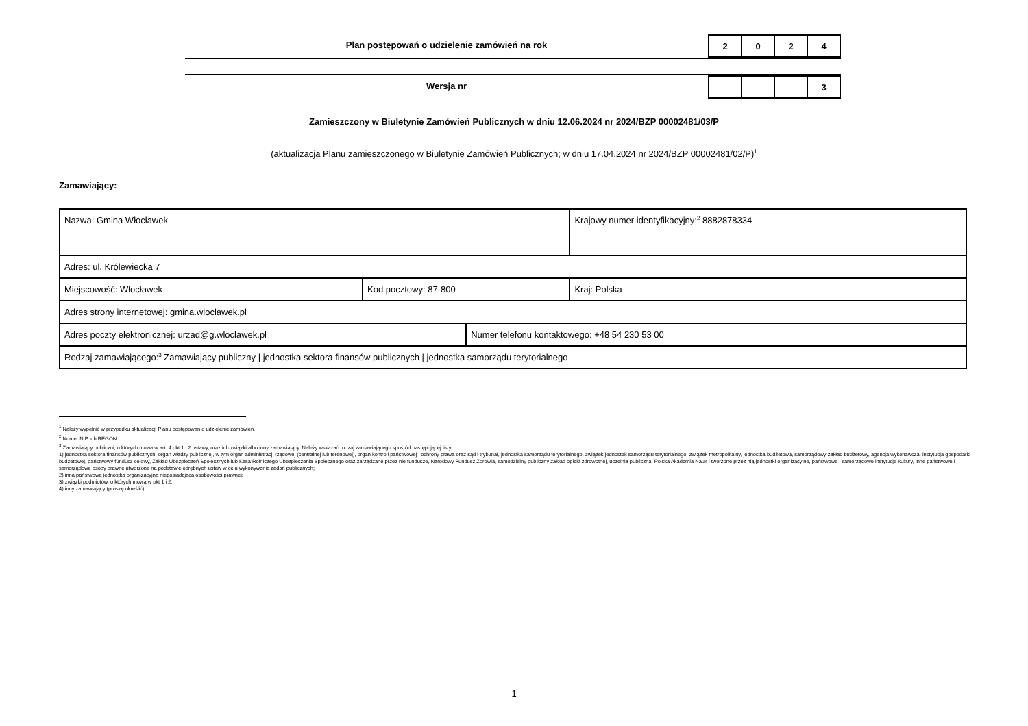Plan postępowań o udzielenie zamówień na rok
| 2 | 0 | 2 | 4 |
Wersja nr
| | | | 3 |
Zamieszczony w Biuletynie Zamówień Publicznych w dniu 12.06.2024 nr 2024/BZP 00002481/03/P
(aktualizacja Planu zamieszczonego w Biuletynie Zamówień Publicznych; w dniu 17.04.2024 nr 2024/BZP 00002481/02/P)<sup>1</sup>
Zamawiający:
| Nazwa: Gmina Włocławek | | | Krajowy numer identyfikacyjny:<sup>2</sup> 8882878334 |
| Adres: ul. Królewiecka 7 | | | |
| Miejscowość: Włocławek | Kod pocztowy: 87-800 | | Kraj: Polska |
| Adres strony internetowej: gmina.wloclawek.pl | | | |
| Adres poczty elektronicznej: urzad@g.wloclawek.pl | | Numer telefonu kontaktowego: +48 54 230 53 00 | |
| Rodzaj zamawiającego:<sup>3</sup> Zamawiający publiczny / jednostka sektora finansów publicznych / jednostka samorządu terytorialnego | | | |
<sup>1</sup> Należy wypełnić w przypadku aktualizacji Planu postępowań o udzielenie zamówień.
<sup>2</sup> Numer NIP lub REGON.
<sup>3</sup> Zamawiający publiczni, o których mowa w art. 4 pkt 1 i 2 ustawy, oraz ich związki albo inny zamawiający. Należy wskazać rodzaj zamawiającego spośród następującej listy:
1) jednostka sektora finansów publicznych: organ władzy publicznej, w tym organ administracji rządowej (centralnej lub terenowej), organ kontroli państwowej i ochrony prawa oraz sąd i trybunał, jednostka samorządu terytorialnego, związek jednostek samorządu terytorialnego, związek metropolitalny, jednostka budżetowa, samorządowy zakład budżetowy, agencja wykonawcza, instytucja gospodarki budżetowej, państwowy fundusz celowy, Zakład Ubezpieczeń Społecznych lub Kasa Rolniczego Ubezpieczenia Społecznego oraz zarządzane przez nie fundusze, Narodowy Fundusz Zdrowia, samodzielny publiczny zakład opieki zdrowotnej, uczelnia publiczna, Polska Akademia Nauk i tworzone przez nią jednostki organizacyjne, państwowe i samorządowe instytucje kultury, inne państwowe i samorządowe osoby prawne utworzone na podstawie odrębnych ustaw w celu wykonywania zadań publicznych;
2) inna państwowa jednostka organizacyjna nieposiadająca osobowości prawnej;
3) związki podmiotów, o których mowa w pkt 1 i 2;
4) inny zamawiający (proszę określić).
1